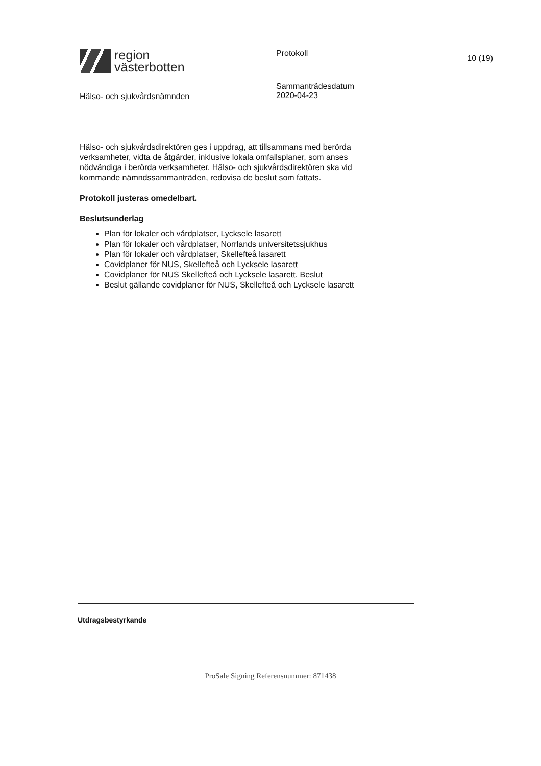region
västerbotten
Protokoll
10 (19)
Hälso- och sjukvårdsnämnden
Sammanträdesdatum
2020-04-23
Hälso- och sjukvårdsdirektören ges i uppdrag, att tillsammans med berörda verksamheter, vidta de åtgärder, inklusive lokala omfallsplaner, som anses nödvändiga i berörda verksamheter. Hälso- och sjukvårdsdirektören ska vid kommande nämndssammanträden, redovisa de beslut som fattats.
Protokoll justeras omedelbart.
Beslutsunderlag
Plan för lokaler och vårdplatser, Lycksele lasarett
Plan för lokaler och vårdplatser, Norrlands universitetssjukhus
Plan för lokaler och vårdplatser, Skellefteå lasarett
Covidplaner för NUS, Skellefteå och Lycksele lasarett
Covidplaner för NUS Skellefteå och Lycksele lasarett. Beslut
Beslut gällande covidplaner för NUS, Skellefteå och Lycksele lasarett
Utdragsbestyrkande
ProSale Signing Referensnummer: 871438